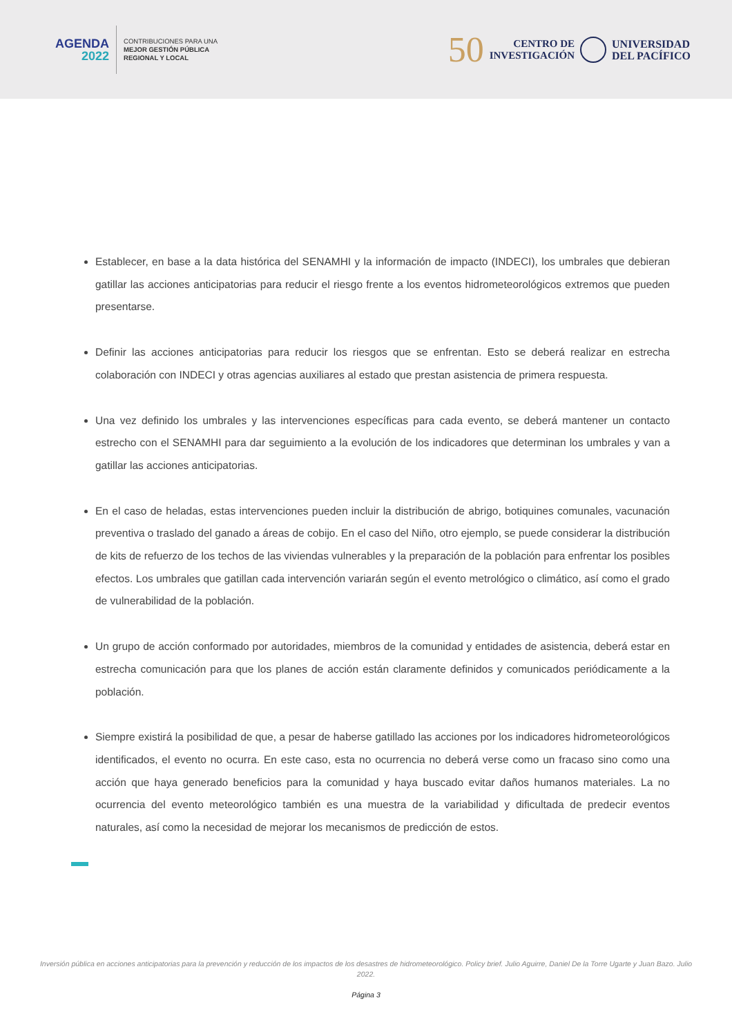AGENDA
2022
CONTRIBUCIONES PARA UNA
MEJOR GESTIÓN PÚBLICA
REGIONAL Y LOCAL
50
CENTRO DE
INVESTIGACIÓN
UNIVERSIDAD
DEL PACÍFICO
Establecer, en base a la data histórica del SENAMHI y la información de impacto (INDECI), los umbrales que debieran gatillar las acciones anticipatorias para reducir el riesgo frente a los eventos hidrometeorológicos extremos que pueden presentarse.
Definir las acciones anticipatorias para reducir los riesgos que se enfrentan. Esto se deberá realizar en estrecha colaboración con INDECI y otras agencias auxiliares al estado que prestan asistencia de primera respuesta.
Una vez definido los umbrales y las intervenciones específicas para cada evento, se deberá mantener un contacto estrecho con el SENAMHI para dar seguimiento a la evolución de los indicadores que determinan los umbrales y van a gatillar las acciones anticipatorias.
En el caso de heladas, estas intervenciones pueden incluir la distribución de abrigo, botiquines comunales, vacunación preventiva o traslado del ganado a áreas de cobijo. En el caso del Niño, otro ejemplo, se puede considerar la distribución de kits de refuerzo de los techos de las viviendas vulnerables y la preparación de la población para enfrentar los posibles efectos. Los umbrales que gatillan cada intervención variarán según el evento metrológico o climático, así como el grado de vulnerabilidad de la población.
Un grupo de acción conformado por autoridades, miembros de la comunidad y entidades de asistencia, deberá estar en estrecha comunicación para que los planes de acción están claramente definidos y comunicados periódicamente a la población.
Siempre existirá la posibilidad de que, a pesar de haberse gatillado las acciones por los indicadores hidrometeorológicos identificados, el evento no ocurra. En este caso, esta no ocurrencia no deberá verse como un fracaso sino como una acción que haya generado beneficios para la comunidad y haya buscado evitar daños humanos materiales. La no ocurrencia del evento meteorológico también es una muestra de la variabilidad y dificultada de predecir eventos naturales, así como la necesidad de mejorar los mecanismos de predicción de estos.
Inversión pública en acciones anticipatorias para la prevención y reducción de los impactos de los desastres de hidrometeorológico. Policy brief. Julio Aguirre, Daniel De la Torre Ugarte y Juan Bazo. Julio 2022.
Página 3